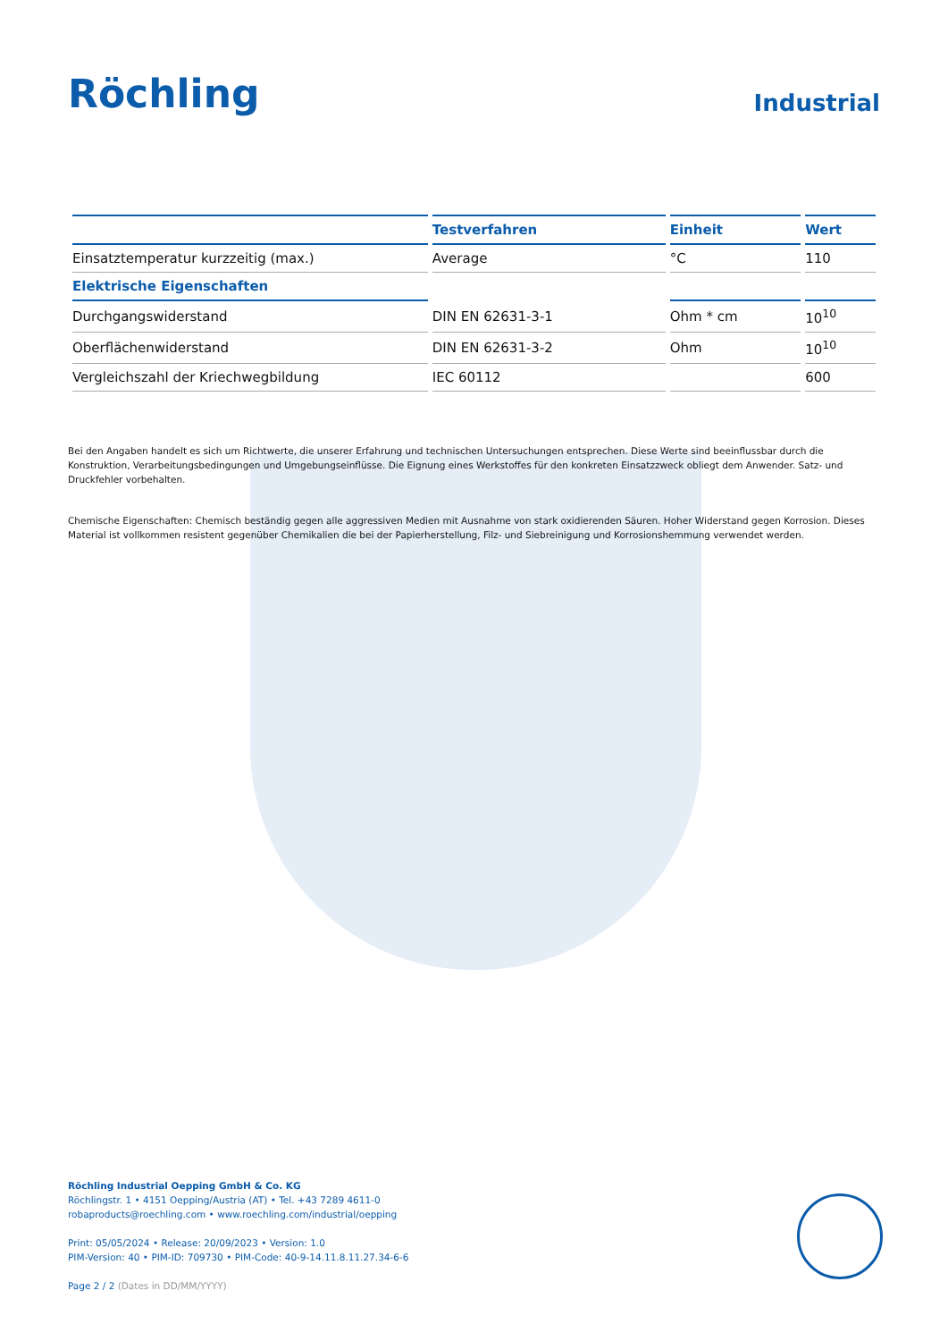Röchling
Industrial
| | Testverfahren | Einheit | Wert |
| --- | --- | --- | --- |
| Einsatztemperatur kurzzeitig (max.) | Average | °C | 110 |
| Elektrische Eigenschaften | | | |
| Durchgangswiderstand | DIN EN 62631-3-1 | Ohm * cm | 10<sup>10</sup> |
| Oberflächenwiderstand | DIN EN 62631-3-2 | Ohm | 10<sup>10</sup> |
| Vergleichszahl der Kriechwegbildung | IEC 60112 | | 600 |
Bei den Angaben handelt es sich um Richtwerte, die unserer Erfahrung und technischen Untersuchungen entsprechen. Diese Werte sind beeinflussbar durch die Konstruktion, Verarbeitungsbedingungen und Umgebungseinflüsse. Die Eignung eines Werkstoffes für den konkreten Einsatzzweck obliegt dem Anwender. Satz- und Druckfehler vorbehalten.
Chemische Eigenschaften: Chemisch beständig gegen alle aggressiven Medien mit Ausnahme von stark oxidierenden Säuren. Hoher Widerstand gegen Korrosion. Dieses Material ist vollkommen resistent gegenüber Chemikalien die bei der Papierherstellung, Filz- und Siebreinigung und Korrosionshemmung verwendet werden.
Röchling Industrial Oepping GmbH & Co. KG
Röchlingstr. 1 • 4151 Oepping/Austria (AT) • Tel. +43 7289 4611-0
robaproducts@roechling.com • www.roechling.com/industrial/oepping
Print: 05/05/2024 • Release: 20/09/2023 • Version: 1.0
PIM-Version: 40 • PIM-ID: 709730 • PIM-Code: 40-9-14.11.8.11.27.34-6-6
Page 2 / 2 (Dates in DD/MM/YYYY)